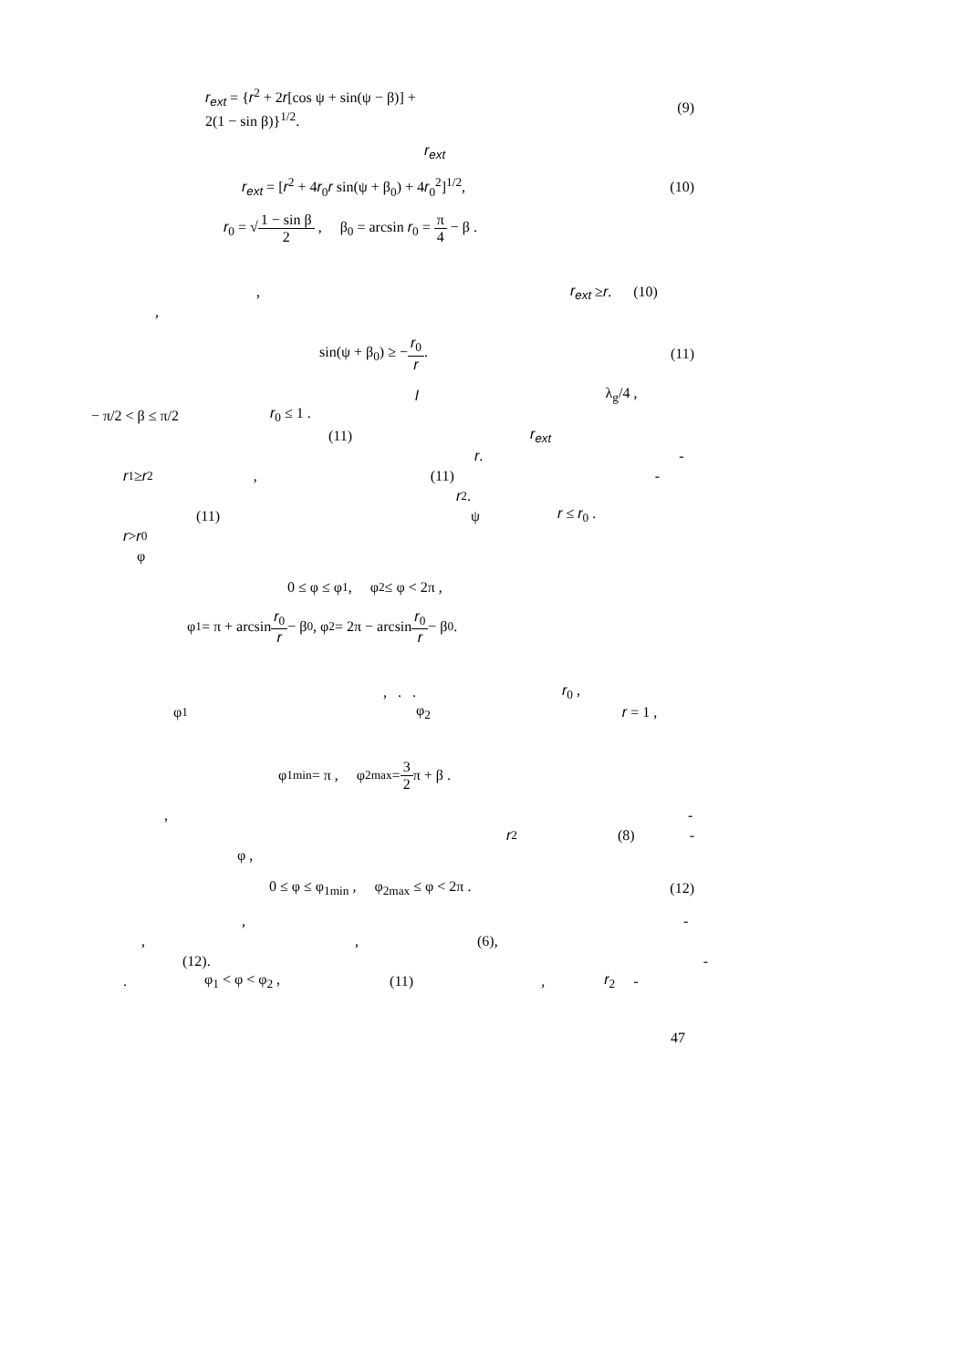r<sub>ext</sub> = {r<sup>2</sup> + 2r[cos ψ + sin(ψ − β)] + 2(1 − sin β)}<sup>1/2</sup>.
(9)
r<sub>ext</sub>
r<sub>ext</sub> = [r<sup>2</sup> + 4r<sub>0</sub>r sin(ψ + β<sub>0</sub>) + 4r<sub>0</sub><sup>2</sup>]<sup>1/2</sup>,
(10)
r<sub>0</sub> = √1 − sin β 2 , β<sub>0</sub> = arcsin r<sub>0</sub> = π 4 − β .
, r<sub>ext</sub> ≥ r . (10)
,
sin(ψ + β<sub>0</sub>) ≥ −r<sub>0</sub> r. (11)
l λ<sub>g</sub>/4 ,
− π/2 < β ≤ π/2 r<sub>0</sub> ≤ 1 .
(11) r<sub>ext</sub>
r . -
r<sub>1</sub> ≥ r<sub>2</sub>, (11) -
r<sub>2</sub> .
(11) ψ r ≤ r<sub>0</sub> .
r > r<sub>0</sub>
φ
0 ≤ φ ≤ φ<sub>1</sub> , φ<sub>2</sub> ≤ φ < 2π ,
φ<sub>1</sub> = π + arcsin r<sub>0</sub> r − β<sub>0</sub> , φ<sub>2</sub> = 2π − arcsin r<sub>0</sub> r − β<sub>0</sub> .
, . . r<sub>0</sub> ,
φ<sub>1</sub> φ<sub>2</sub> r = 1 ,
φ<sub>1min</sub> = π , φ<sub>2max</sub> = 3 2 π + β .
, -
r<sub>2</sub> (8) -
φ ,
0 ≤ φ ≤ φ<sub>1min</sub> , φ<sub>2max</sub> ≤ φ < 2π .
(12)
, -
,, (6),
(12). -
. φ<sub>1</sub> < φ < φ<sub>2</sub> , (11), r<sub>2</sub> -
47